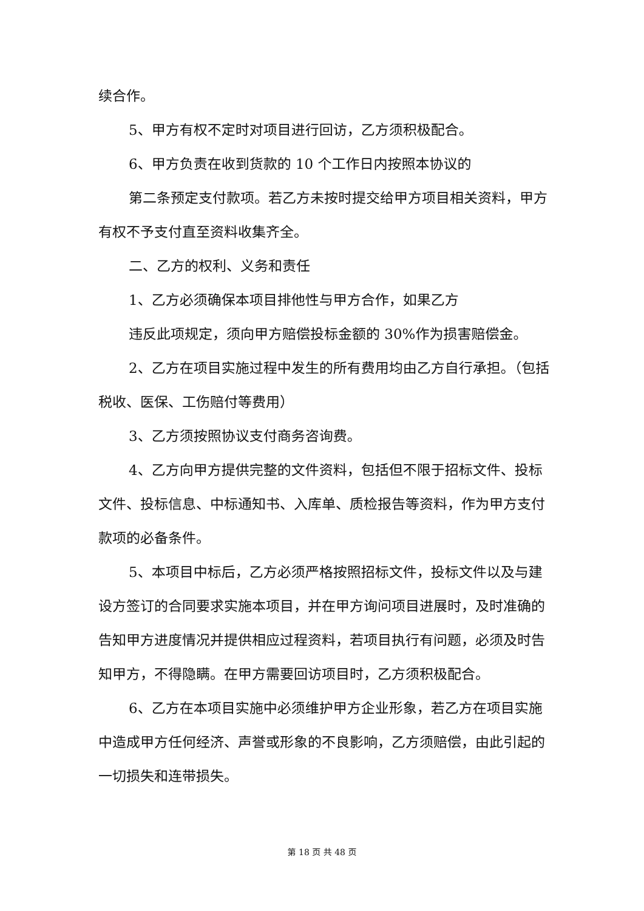续合作。
5、甲方有权不定时对项目进行回访，乙方须积极配合。
6、甲方负责在收到货款的 10 个工作日内按照本协议的
第二条预定支付款项。若乙方未按时提交给甲方项目相关资料，甲方有权不予支付直至资料收集齐全。
二、乙方的权利、义务和责任
1、乙方必须确保本项目排他性与甲方合作，如果乙方
违反此项规定，须向甲方赔偿投标金额的 30%作为损害赔偿金。
2、乙方在项目实施过程中发生的所有费用均由乙方自行承担。（包括税收、医保、工伤赔付等费用）
3、乙方须按照协议支付商务咨询费。
4、乙方向甲方提供完整的文件资料，包括但不限于招标文件、投标文件、投标信息、中标通知书、入库单、质检报告等资料，作为甲方支付款项的必备条件。
5、本项目中标后，乙方必须严格按照招标文件，投标文件以及与建设方签订的合同要求实施本项目，并在甲方询问项目进展时，及时准确的告知甲方进度情况并提供相应过程资料，若项目执行有问题，必须及时告知甲方，不得隐瞒。在甲方需要回访项目时，乙方须积极配合。
6、乙方在本项目实施中必须维护甲方企业形象，若乙方在项目实施中造成甲方任何经济、声誉或形象的不良影响，乙方须赔偿，由此引起的一切损失和连带损失。
第 18 页 共 48 页